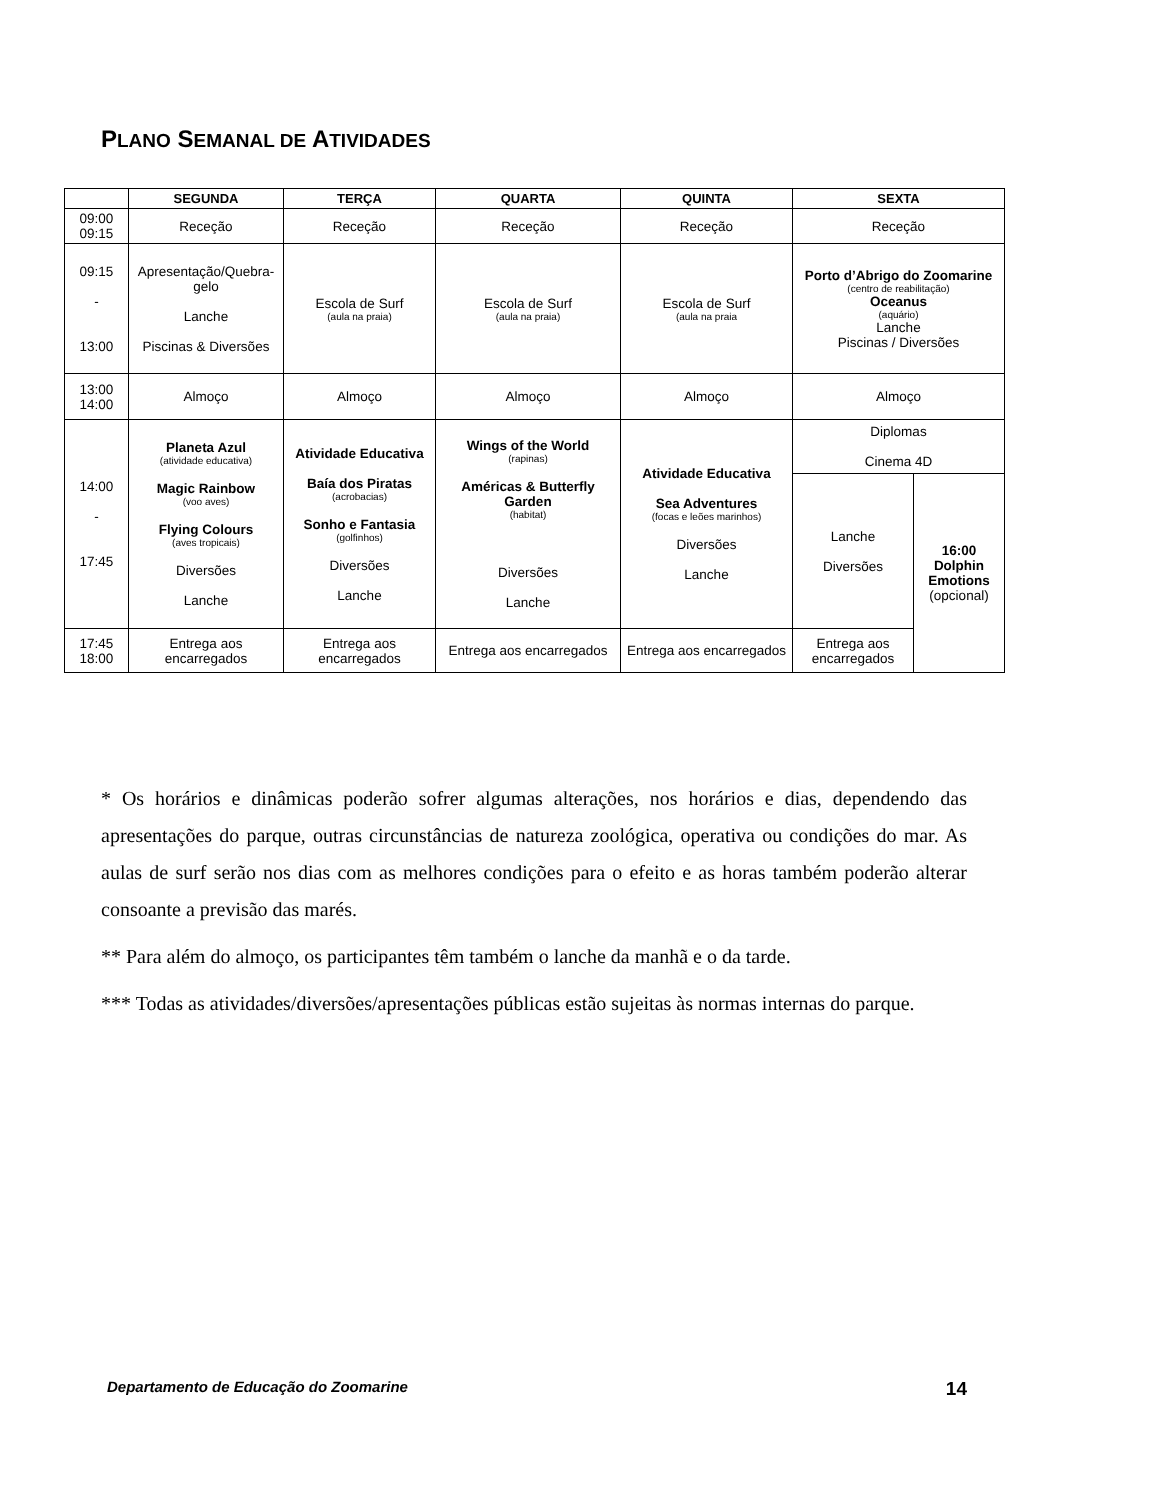PLANO SEMANAL DE ATIVIDADES
| | SEGUNDA | TERÇA | QUARTA | QUINTA | SEXTA | |
| --- | --- | --- | --- | --- | --- | --- |
| 09:00 09:15 | Receção | Receção | Receção | Receção | Receção | |
| 09:15 - 13:00 | Apresentação/Quebra-gelo Lanche Piscinas & Diversões | Escola de Surf (aula na praia) | Escola de Surf (aula na praia) | Escola de Surf (aula na praia | Porto d’Abrigo do Zoomarine (centro de reabilitação) Oceanus (aquário) Lanche Piscinas / Diversões | |
| 13:00 14:00 | Almoço | Almoço | Almoço | Almoço | Almoço | |
| 14:00 - 17:45 | Planeta Azul (atividade educativa) Magic Rainbow (voo aves) Flying Colours (aves tropicais) Diversões Lanche | Atividade Educativa Baía dos Piratas (acrobacias) Sonho e Fantasia (golfinhos) Diversões Lanche | Wings of the World (rapinas) Américas & Butterfly Garden (habitat) Diversões Lanche | Atividade Educativa Sea Adventures (focas e leões marinhos) Diversões Lanche | Diplomas Cinema 4D | |
| | | | | | Lanche Diversões | 16:00 Dolphin Emotions (opcional) |
| 17:45 18:00 | Entrega aos encarregados | Entrega aos encarregados | Entrega aos encarregados | Entrega aos encarregados | Entrega aos encarregados | |
* Os horários e dinâmicas poderão sofrer algumas alterações, nos horários e dias, dependendo das apresentações do parque, outras circunstâncias de natureza zoológica, operativa ou condições do mar. As aulas de surf serão nos dias com as melhores condições para o efeito e as horas também poderão alterar consoante a previsão das marés.
** Para além do almoço, os participantes têm também o lanche da manhã e o da tarde.
*** Todas as atividades/diversões/apresentações públicas estão sujeitas às normas internas do parque.
Departamento de Educação do Zoomarine 14